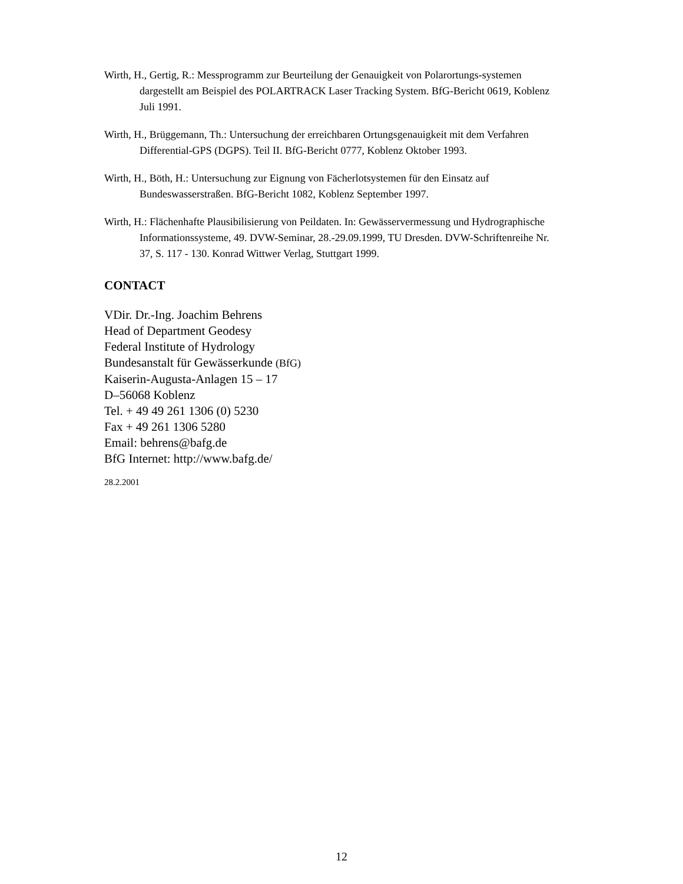Wirth, H., Gertig, R.: Messprogramm zur Beurteilung der Genauigkeit von Polarortungs-systemen dargestellt am Beispiel des POLARTRACK Laser Tracking System. BfG-Bericht 0619, Koblenz Juli 1991.
Wirth, H., Brüggemann, Th.: Untersuchung der erreichbaren Ortungsgenauigkeit mit dem Verfahren Differential-GPS (DGPS). Teil II. BfG-Bericht 0777, Koblenz Oktober 1993.
Wirth, H., Böth, H.: Untersuchung zur Eignung von Fächerlotsystemen für den Einsatz auf Bundeswasserstraßen. BfG-Bericht 1082, Koblenz September 1997.
Wirth, H.: Flächenhafte Plausibilisierung von Peildaten. In: Gewässervermessung und Hydrographische Informationssysteme, 49. DVW-Seminar, 28.-29.09.1999, TU Dresden. DVW-Schriftenreihe Nr. 37, S. 117 - 130. Konrad Wittwer Verlag, Stuttgart 1999.
CONTACT
VDir. Dr.-Ing. Joachim Behrens
Head of Department Geodesy
Federal Institute of Hydrology
Bundesanstalt für Gewässerkunde (BfG)
Kaiserin-Augusta-Anlagen 15 – 17
D–56068 Koblenz
Tel. + 49 49 261 1306 (0) 5230
Fax + 49 261 1306 5280
Email: behrens@bafg.de
BfG Internet: http://www.bafg.de/
28.2.2001
12